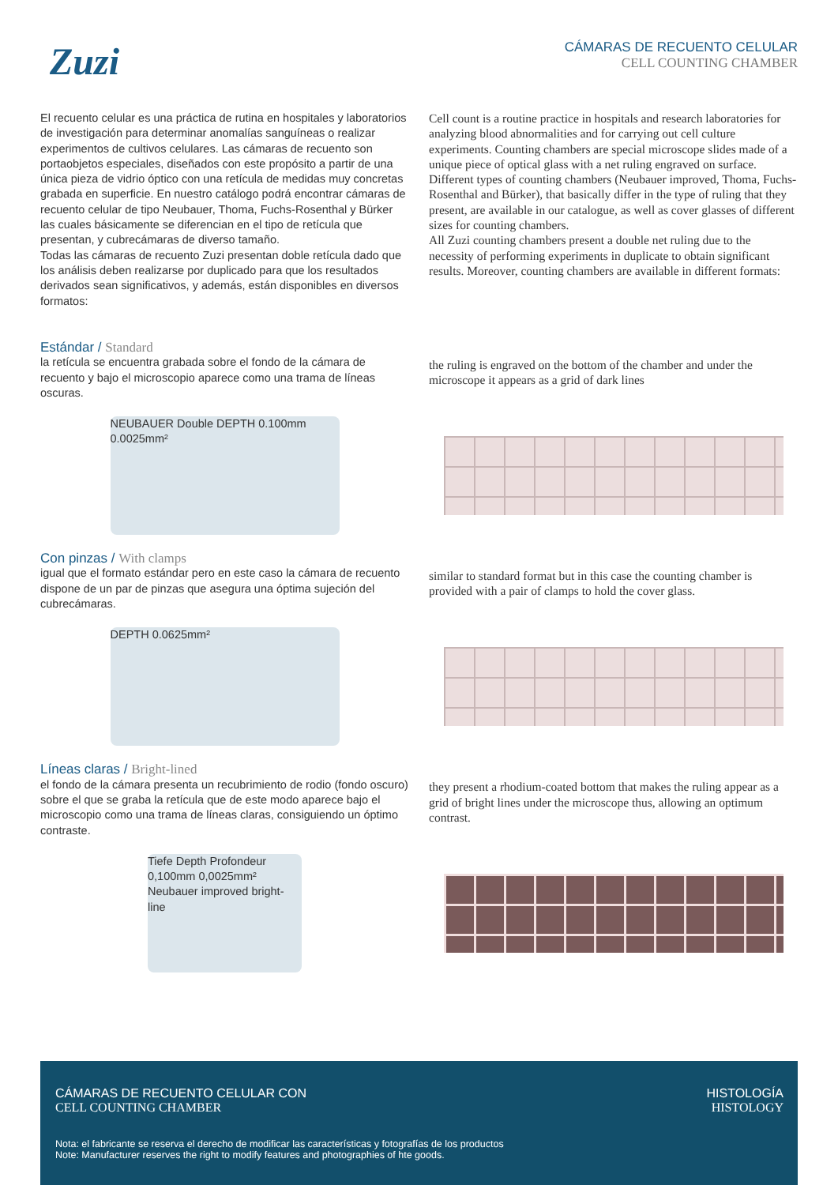Zuzi
CÁMARAS DE RECUENTO CELULAR
CELL COUNTING CHAMBER
El recuento celular es una práctica de rutina en hospitales y laboratorios de investigación para determinar anomalías sanguíneas o realizar experimentos de cultivos celulares. Las cámaras de recuento son portaobjetos especiales, diseñados con este propósito a partir de una única pieza de vidrio óptico con una retícula de medidas muy concretas grabada en superficie. En nuestro catálogo podrá encontrar cámaras de recuento celular de tipo Neubauer, Thoma, Fuchs-Rosenthal y Bürker las cuales básicamente se diferencian en el tipo de retícula que presentan, y cubrecámaras de diverso tamaño.
Todas las cámaras de recuento Zuzi presentan doble retícula dado que los análisis deben realizarse por duplicado para que los resultados derivados sean significativos, y además, están disponibles en diversos formatos:
Cell count is a routine practice in hospitals and research laboratories for analyzing blood abnormalities and for carrying out cell culture experiments. Counting chambers are special microscope slides made of a unique piece of optical glass with a net ruling engraved on surface. Different types of counting chambers (Neubauer improved, Thoma, Fuchs-Rosenthal and Bürker), that basically differ in the type of ruling that they present, are available in our catalogue, as well as cover glasses of different sizes for counting chambers.
All Zuzi counting chambers present a double net ruling due to the necessity of performing experiments in duplicate to obtain significant results. Moreover, counting chambers are available in different formats:
Estándar / Standard
la retícula se encuentra grabada sobre el fondo de la cámara de recuento y bajo el microscopio aparece como una trama de líneas oscuras.
the ruling is engraved on the bottom of the chamber and under the microscope it appears as a grid of dark lines
NEUBAUER Double DEPTH 0.100mm 0.0025mm²
Con pinzas / With clamps
igual que el formato estándar pero en este caso la cámara de recuento dispone de un par de pinzas que asegura una óptima sujeción del cubrecámaras.
similar to standard format but in this case the counting chamber is provided with a pair of clamps to hold the cover glass.
DEPTH 0.0625mm²
Líneas claras / Bright-lined
el fondo de la cámara presenta un recubrimiento de rodio (fondo oscuro) sobre el que se graba la retícula que de este modo aparece bajo el microscopio como una trama de líneas claras, consiguiendo un óptimo contraste.
they present a rhodium-coated bottom that makes the ruling appear as a grid of bright lines under the microscope thus, allowing an optimum contrast.
Tiefe Depth Profondeur 0,100mm 0,0025mm² Neubauer improved bright-line
CÁMARAS DE RECUENTO CELULAR CON
CELL COUNTING CHAMBER
HISTOLOGÍA
HISTOLOGY
Nota: el fabricante se reserva el derecho de modificar las características y fotografías de los productos
Note: Manufacturer reserves the right to modify features and photographies of hte goods.